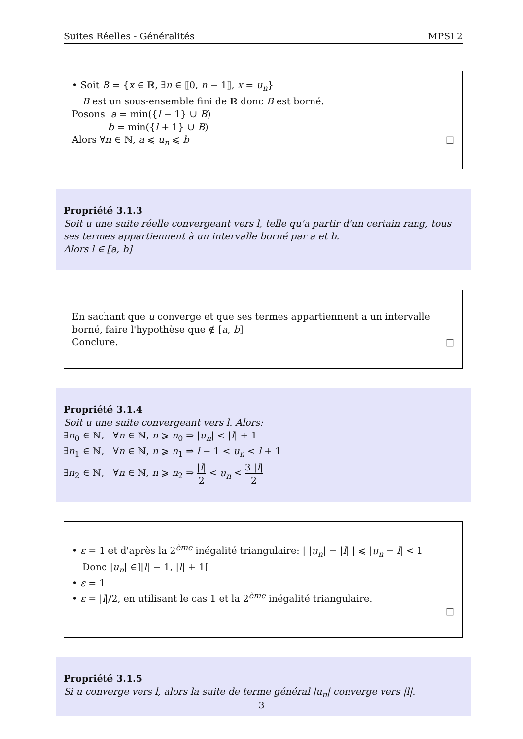Suites Réelles - Généralités MPSI 2
• Soit B = {x ∈ ℝ, ∃n ∈ ⟦0, n − 1⟧, x = u<sub>n</sub>}
B est un sous-ensemble fini de ℝ donc B est borné.
Posons a = min({l − 1} ∪ B)
b = min({l + 1} ∪ B)
Alors ∀n ∈ ℕ, a ⩽ u<sub>n</sub> ⩽ b □
Propriété 3.1.3
Soit u une suite réelle convergeant vers l, telle qu'a partir d'un certain rang, tous ses termes appartiennent à un intervalle borné par a et b.
Alors l ∈ [a, b]
En sachant que u converge et que ses termes appartiennent a un intervalle borné, faire l'hypothèse que ∉ [a, b]
Conclure. □
Propriété 3.1.4
Soit u une suite convergeant vers l. Alors:
∃n<sub>0</sub> ∈ ℕ, ∀n ∈ ℕ, n ⩾ n<sub>0</sub> ⇒ |u<sub>n</sub>| < |l| + 1
∃n<sub>1</sub> ∈ ℕ, ∀n ∈ ℕ, n ⩾ n<sub>1</sub> ⇒ l − 1 < u<sub>n</sub> < l + 1
∃n<sub>2</sub> ∈ ℕ, ∀n ∈ ℕ, n ⩾ n<sub>2</sub> ⇒ |l| 2 < u<sub>n</sub> < 3 |l| 2
• ε = 1 et d'après la 2<sup>ème</sup> inégalité triangulaire: | |u<sub>n</sub>| − |l| | ⩽ |u<sub>n</sub> − l| < 1
Donc |u<sub>n</sub>| ∈]|l| − 1, |l| + 1[
• ε = 1
• ε = |l|/2, en utilisant le cas 1 et la 2<sup>ème</sup> inégalité triangulaire.
□
Propriété 3.1.5
Si u converge vers l, alors la suite de terme général |u<sub>n</sub>| converge vers |l|.
3